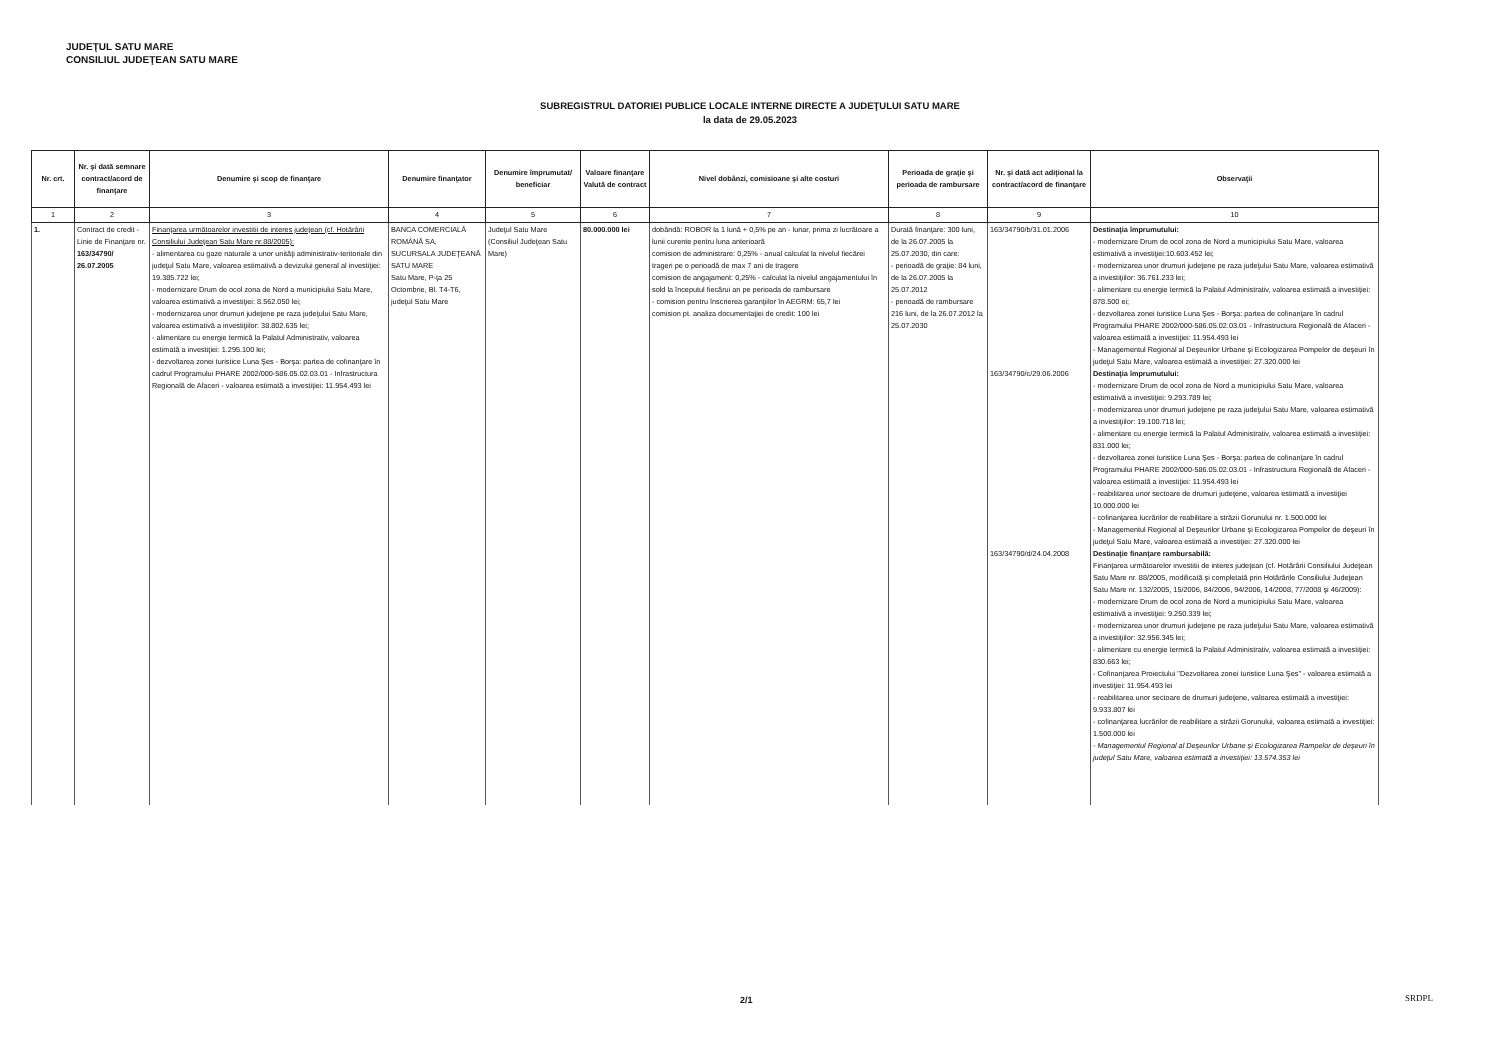JUDEŢUL SATU MARE
CONSILIUL JUDEŢEAN SATU MARE
SUBREGISTRUL DATORIEI PUBLICE LOCALE INTERNE DIRECTE A JUDEŢULUI SATU MARE
la data de 29.05.2023
| Nr. crt. | Nr. şi dată semnare contract/acord de finanţare | Denumire şi scop de finanţare | Denumire finanţator | Denumire împrumutat/ beneficiar | Valoare finanţare Valută de contract | Nivel dobânzi, comisioane şi alte costuri | Perioada de graţie şi perioada de rambursare | Nr. şi dată act adiţional la contract/acord de finanţare | Observaţii |
| --- | --- | --- | --- | --- | --- | --- | --- | --- | --- |
| 1 | 2 | 3 | 4 | 5 | 6 | 7 | 8 | 9 | 10 |
| 1. | Contract de credit - Linie de Finanţare nr. 163/34790/ 26.07.2005 | Finanţarea următoarelor investitii de interes judeţean (cf. Hotărârii Consiliului Judeţean Satu Mare nr.88/2005): - alimentarea cu gaze naturale a unor unităţi administrativ-teritoriale din judeţul Satu Mare, valoarea estimativă a devizului general al investiţiei: 19.385.722 lei; - modernizare Drum de ocol zona de Nord a municipiului Satu Mare, valoarea estimativă a investiţiei: 8.562.050 lei; - modernizarea unor drumuri judeţene pe raza judeţului Satu Mare, valoarea estimativă a investiţiilor: 38.802.635 lei; - alimentare cu energie termică la Palatul Administrativ, valoarea estimată a investiţiei: 1.295.100 lei; - dezvoltarea zonei turistice Luna Şes - Borşa: partea de cofinanţare în cadrul Programului PHARE 2002/000-586.05.02.03.01 - Infrastructura Regională de Afaceri - valoarea estimată a investiţiei: 11.954.493 lei | BANCA COMERCIALĂ ROMÂNĂ SA, SUCURSALA JUDEŢEANĂ SATU MARE Satu Mare, P-ţa 25 Octombrie, Bl. T4-T6, judeţul Satu Mare | Judeţul Satu Mare (Consiliul Judeţean Satu Mare) | 80.000.000 lei | dobândă: ROBOR la 1 lună + 0,5% pe an - lunar, prima zi lucrătoare a lunii curente pentru luna anterioară comision de administrare: 0,25% - anual calculat la nivelul fiecărei trageri pe o perioadă de max 7 ani de tragere comision de angajament: 0,25% - calculat la nivelul angajamentului în sold la începutul fiecărui an pe perioada de rambursare - comision pentru înscrierea garanţiilor în AEGRM: 65,7 lei comision pt. analiza documentaţiei de credit: 100 lei | Durată finanţare: 300 luni, de la 26.07.2005 la 25.07.2030, din care: - perioadă de graţie: 84 luni, de la 26.07.2005 la 25.07.2012 - perioadă de rambursare 216 luni, de la 26.07.2012 la 25.07.2030 | 163/34790/b/31.01.2006 163/34790/c/29.06.2006 163/34790/d/24.04.2008 | Destinaţia împrumutului: - modernizare Drum de ocol zona de Nord a municipiului Satu Mare, valoarea estimativă a investiţiei:10.603.452 lei; - modernizarea unor drumuri judeţene pe raza judeţului Satu Mare, valoarea estimativă a investiţiilor: 36.761.233 lei; - alimentare cu energie termică la Palatul Administrativ, valoarea estimată a investiţiei: 878.500 ei; - dezvoltarea zonei turistice Luna Şes - Borşa: partea de cofinanţare în cadrul Programului PHARE 2002/000-586.05.02.03.01 - Infrastructura Regională de Afaceri - valoarea estimată a investiţiei: 11.954.493 lei - Managementul Regional al Deşeurilor Urbane şi Ecologizarea Pompelor de deşeuri în judeţul Satu Mare, valoarea estimată a investiţiei: 27.320.000 lei Destinaţia împrumutului: - modernizare Drum de ocol zona de Nord a municipiului Satu Mare, valoarea estimativă a investiţiei: 9.293.789 lei; - modernizarea unor drumuri judeţene pe raza judeţului Satu Mare, valoarea estimativă a investiţiilor: 19.100.718 lei; - alimentare cu energie termică la Palatul Administrativ, valoarea estimată a investiţiei: 831.000 lei; - dezvoltarea zonei turistice Luna Şes - Borşa: partea de cofinanţare în cadrul Programului PHARE 2002/000-586.05.02.03.01 - Infrastructura Regională de Afaceri - valoarea estimată a investiţiei: 11.954.493 lei - reabilitarea unor sectoare de drumuri judeţene, valoarea estimată a investiţiei 10.000.000 lei - cofinanţarea lucrărilor de reabilitare a străzii Gorunului nr. 1.500.000 lei - Managementul Regional al Deşeurilor Urbane şi Ecologizarea Pompelor de deşeuri în judeţul Satu Mare, valoarea estimată a investiţiei: 27.320.000 lei Destinaţie finanţare rambursabilă: Finanţarea următoarelor investitii de interes judeţean (cf. Hotărârii Consiliului Judeţean Satu Mare nr. 88/2005, modificată şi completată prin Hotărârile Consiliului Judeţean Satu Mare nr. 132/2005, 15/2006, 84/2006, 94/2006, 14/2008, 77/2008 şi 46/2009): - modernizare Drum de ocol zona de Nord a municipiului Satu Mare, valoarea estimativă a investiţiei: 9.250.339 lei; - modernizarea unor drumuri judeţene pe raza judeţului Satu Mare, valoarea estimativă a investiţiilor: 32.956.345 lei; - alimentare cu energie termică la Palatul Administrativ, valoarea estimată a investiţiei: 830.663 lei; - Cofinanţarea Proiectului "Dezvoltarea zonei turistice Luna Şes" - valoarea estimată a investiţiei: 11.954.493 lei - reabilitarea unor sectoare de drumuri judeţene, valoarea estimată a investiţiei: 9.933.807 lei - cofinanţarea lucrărilor de reabilitare a străzii Gorunului, valoarea estimată a investiţiei: 1.500.000 lei - Managementul Regional al Deşeurilor Urbane şi Ecologizarea Rampelor de deşeuri în judeţul Satu Mare, valoarea estimată a investiţiei: 13.574.353 lei |
2/1 SRDPL